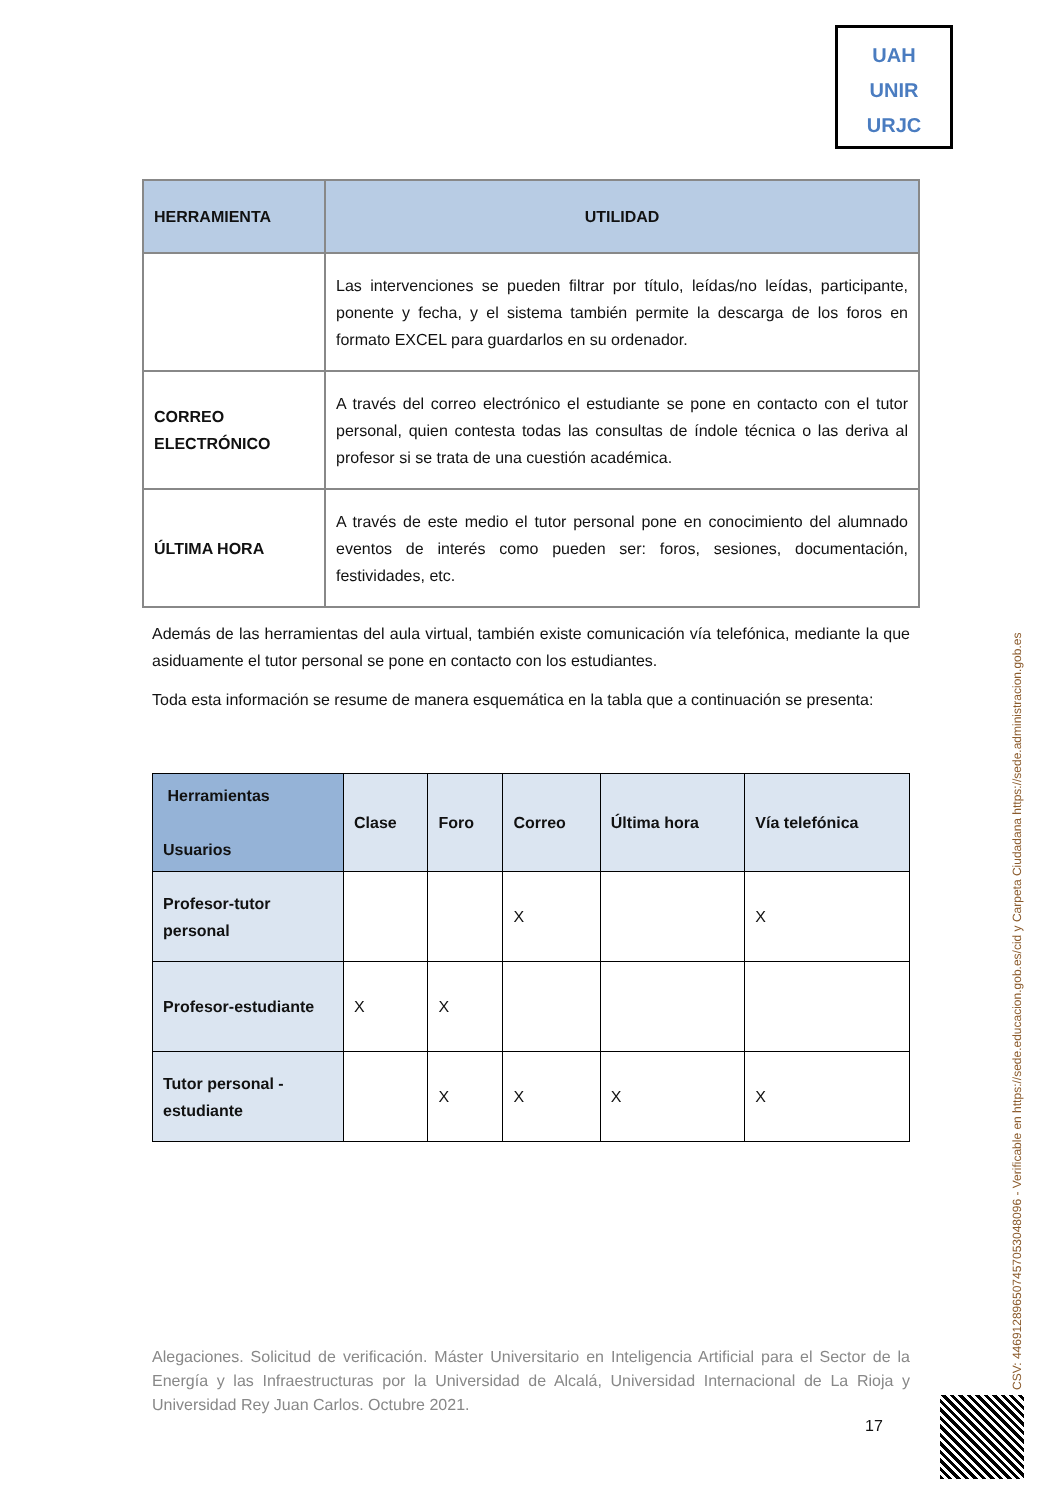UAH
UNIR
URJC
| HERRAMIENTA | UTILIDAD |
| --- | --- |
| | Las intervenciones se pueden filtrar por título, leídas/no leídas, participante, ponente y fecha, y el sistema también permite la descarga de los foros en formato EXCEL para guardarlos en su ordenador. |
| CORREO ELECTRÓNICO | A través del correo electrónico el estudiante se pone en contacto con el tutor personal, quien contesta todas las consultas de índole técnica o las deriva al profesor si se trata de una cuestión académica. |
| ÚLTIMA HORA | A través de este medio el tutor personal pone en conocimiento del alumnado eventos de interés como pueden ser: foros, sesiones, documentación, festividades, etc. |
Además de las herramientas del aula virtual, también existe comunicación vía telefónica, mediante la que asiduamente el tutor personal se pone en contacto con los estudiantes.
Toda esta información se resume de manera esquemática en la tabla que a continuación se presenta:
| Herramientas Usuarios | Clase | Foro | Correo | Última hora | Vía telefónica |
| --- | --- | --- | --- | --- | --- |
| Profesor-tutor personal | | | X | | X |
| Profesor-estudiante | X | X | | | |
| Tutor personal - estudiante | | X | X | X | X |
Alegaciones. Solicitud de verificación. Máster Universitario en Inteligencia Artificial para el Sector de la Energía y las Infraestructuras por la Universidad de Alcalá, Universidad Internacional de La Rioja y Universidad Rey Juan Carlos. Octubre 2021.
17
CSV: 446912896507457053048096 - Verificable en https://sede.educacion.gob.es/cid y Carpeta Ciudadana https://sede.administracion.gob.es